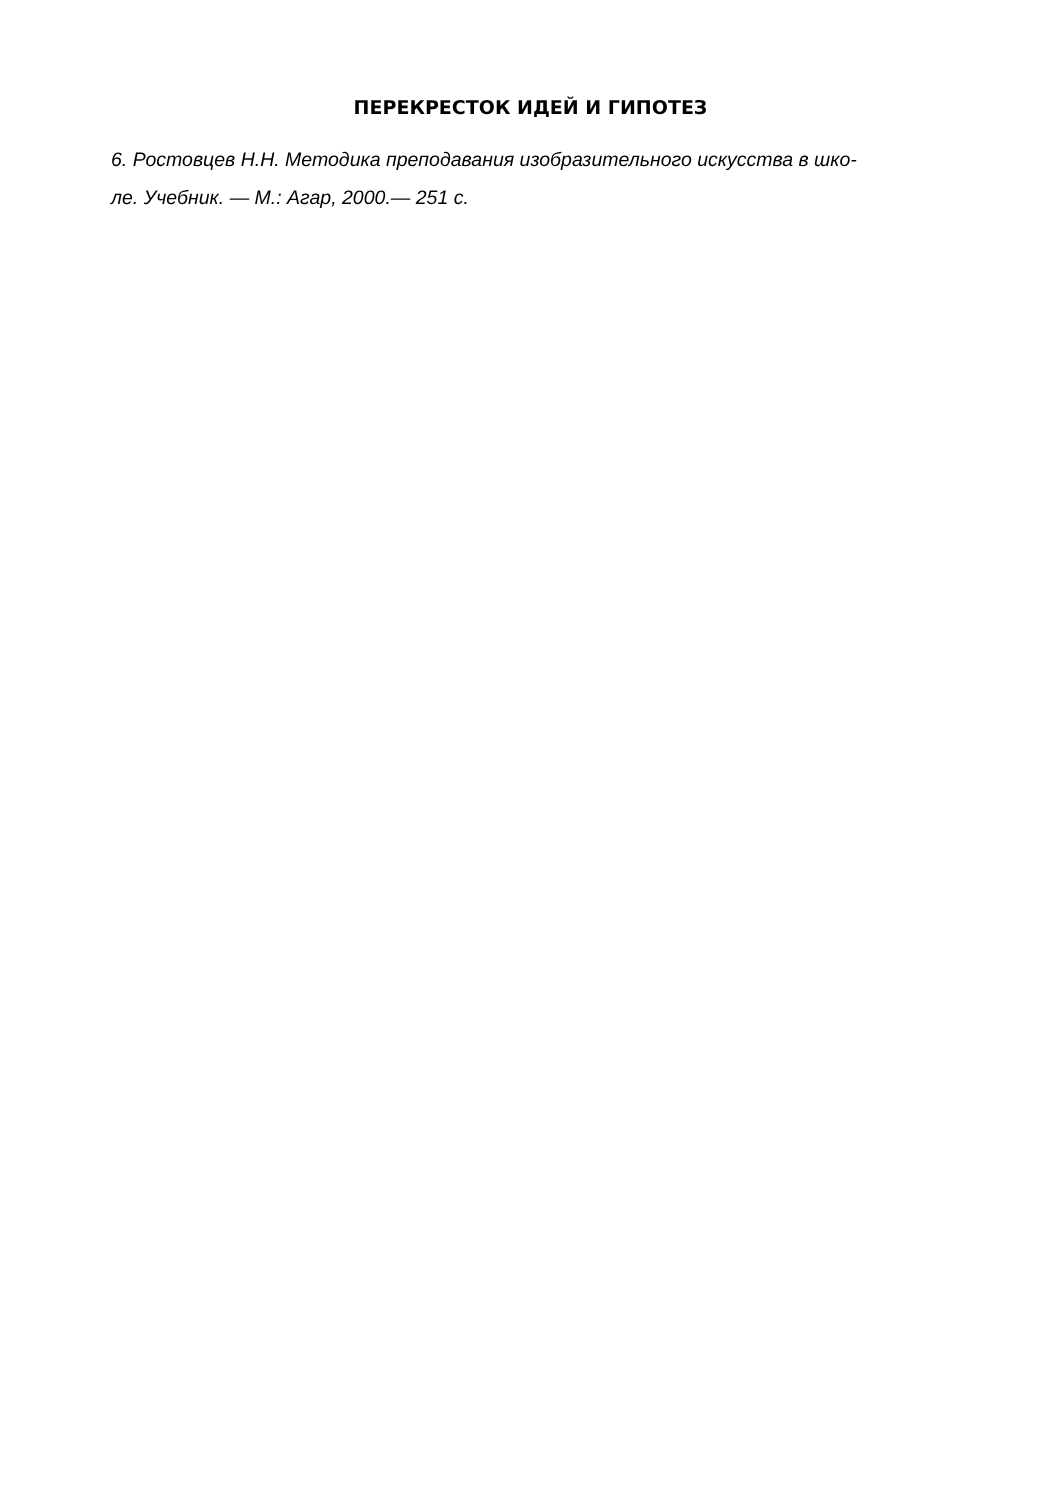ПЕРЕКРЕСТОК ИДЕЙ И ГИПОТЕЗ
6. Ростовцев Н.Н. Методика преподавания изобразительного искусства в шко-
ле. Учебник. — М.: Агар, 2000.— 251 с.